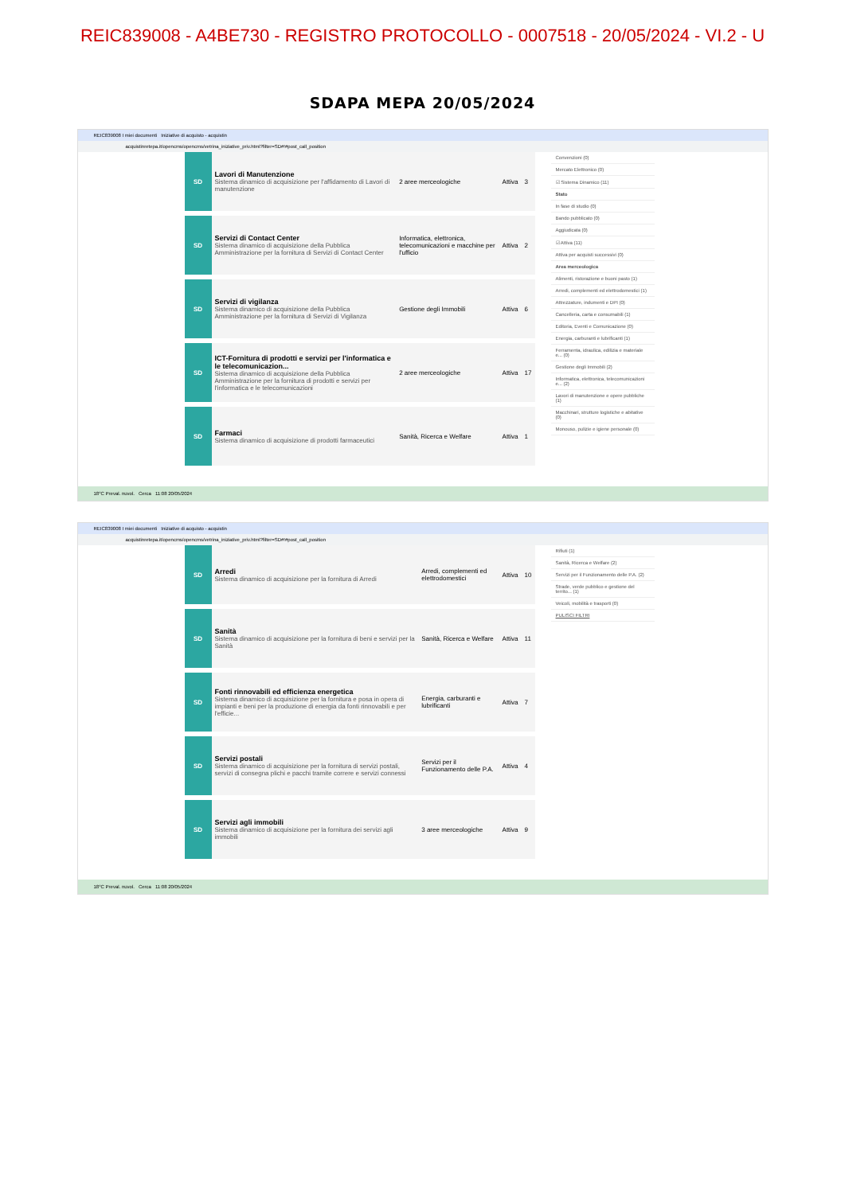REIC839008 - A4BE730 - REGISTRO PROTOCOLLO - 0007518 - 20/05/2024 - VI.2 - U
SDAPA MEPA 20/05/2024
REIC839008 I miei documenti Iniziative di acquisto - acquistin
acquistinretepa.it/opencms/opencms/vetrina_iniziative_priv.html?filter=SD#!#post_call_position
| SD | Lavori di Manutenzione Sistema dinamico di acquisizione per l'affidamento di Lavori di manutenzione | 2 aree merceologiche | Attiva | 3 |
| SD | Servizi di Contact Center Sistema dinamico di acquisizione della Pubblica Amministrazione per la fornitura di Servizi di Contact Center | Informatica, elettronica, telecomunicazioni e macchine per l'ufficio | Attiva | 2 |
| SD | Servizi di vigilanza Sistema dinamico di acquisizione della Pubblica Amministrazione per la fornitura di Servizi di Vigilanza | Gestione degli Immobili | Attiva | 6 |
| SD | ICT-Fornitura di prodotti e servizi per l'informatica e le telecomunicazion... Sistema dinamico di acquisizione della Pubblica Amministrazione per la fornitura di prodotti e servizi per l'informatica e le telecomunicazioni | 2 aree merceologiche | Attiva | 17 |
| SD | Farmaci Sistema dinamico di acquisizione di prodotti farmaceutici | Sanità, Ricerca e Welfare | Attiva | 1 |
Convenzioni (0)
Mercato Elettronico (0)
☑ Sistema Dinamico (11)
Stato
In fase di studio (0)
Bando pubblicato (0)
Aggiudicata (0)
☑ Attiva (11)
Attiva per acquisti successivi (0)
Area merceologica
Alimenti, ristorazione e buoni pasto (1)
Arredi, complementi ed elettrodomestici (1)
Attrezzature, indumenti e DPI (0)
Cancelleria, carta e consumabili (1)
Editoria, Eventi e Comunicazione (0)
Energia, carburanti e lubrificanti (1)
Ferramenta, idraulica, edilizia e materiale e... (0)
Gestione degli Immobili (2)
Informatica, elettronica, telecomunicazioni e... (2)
Lavori di manutenzione e opere pubbliche (1)
Macchinari, strutture logistiche e abitative (0)
Monouso, pulizie e igiene personale (0)
18°C Preval. nuvol. Cerca 11:08 20/05/2024
REIC839008 I miei documenti Iniziative di acquisto - acquistin
acquistinretepa.it/opencms/opencms/vetrina_iniziative_priv.html?filter=SD#!#post_call_position
| SD | Arredi Sistema dinamico di acquisizione per la fornitura di Arredi | Arredi, complementi ed elettrodomestici | Attiva | 10 |
| SD | Sanità Sistema dinamico di acquisizione per la fornitura di beni e servizi per la Sanità | Sanità, Ricerca e Welfare | Attiva | 11 |
| SD | Fonti rinnovabili ed efficienza energetica Sistema dinamico di acquisizione per la fornitura e posa in opera di impianti e beni per la produzione di energia da fonti rinnovabili e per l'efficie... | Energia, carburanti e lubrificanti | Attiva | 7 |
| SD | Servizi postali Sistema dinamico di acquisizione per la fornitura di servizi postali, servizi di consegna plichi e pacchi tramite correre e servizi connessi | Servizi per il Funzionamento delle P.A. | Attiva | 4 |
| SD | Servizi agli immobili Sistema dinamico di acquisizione per la fornitura dei servizi agli immobili | 3 aree merceologiche | Attiva | 9 |
Rifiuti (1)
Sanità, Ricerca e Welfare (2)
Servizi per il Funzionamento delle P.A. (2)
Strade, verde pubblico e gestione del territo... (1)
Veicoli, mobilità e trasporti (0)
PULISCI FILTRI
18°C Preval. nuvol. Cerca 11:08 20/05/2024